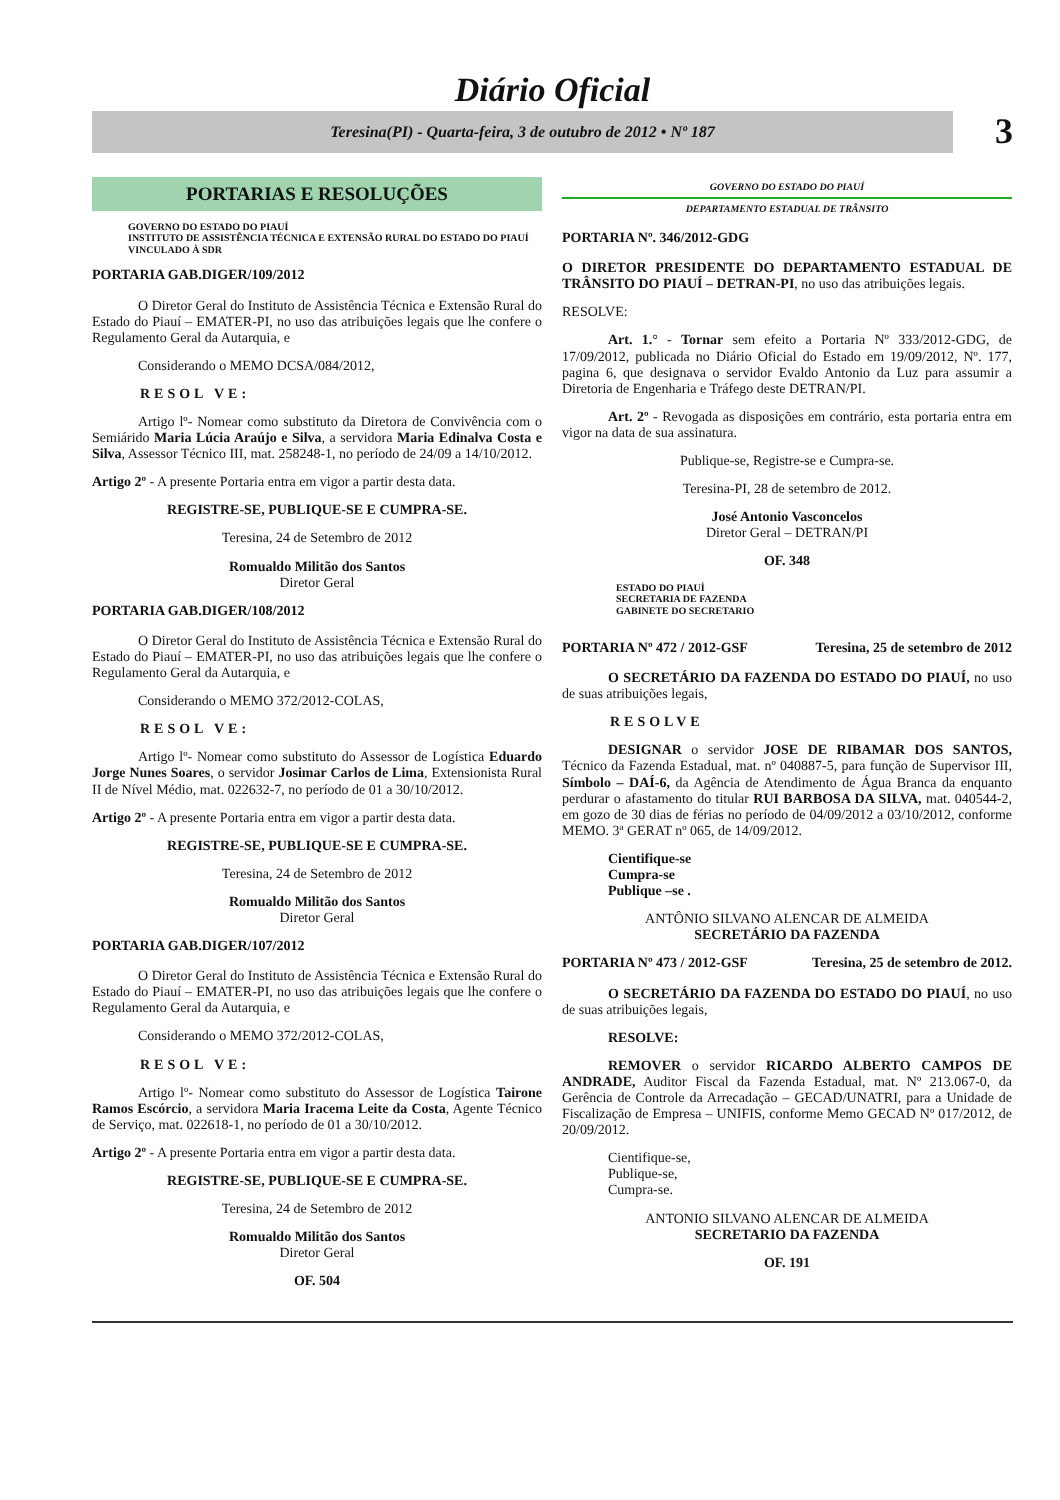Diário Oficial
Teresina(PI) - Quarta-feira, 3 de outubro de 2012 • Nº 187
3
PORTARIAS E RESOLUÇÕES
GOVERNO DO ESTADO DO PIAUÍ
INSTITUTO DE ASSISTÊNCIA TÉCNICA E EXTENSÃO RURAL DO ESTADO DO PIAUÍ
VINCULADO À SDR
PORTARIA GAB.DIGER/109/2012
O Diretor Geral do Instituto de Assistência Técnica e Extensão Rural do Estado do Piauí – EMATER-PI, no uso das atribuições legais que lhe confere o Regulamento Geral da Autarquia, e
Considerando o MEMO DCSA/084/2012,
RESOL VE:
Artigo lº- Nomear como substituto da Diretora de Convivência com o Semiárido Maria Lúcia Araújo e Silva, a servidora Maria Edinalva Costa e Silva, Assessor Técnico III, mat. 258248-1, no período de 24/09 a 14/10/2012.
Artigo 2º - A presente Portaria entra em vigor a partir desta data.
REGISTRE-SE, PUBLIQUE-SE E CUMPRA-SE.
Teresina, 24 de Setembro de 2012
Romualdo Militão dos Santos
Diretor Geral
PORTARIA GAB.DIGER/108/2012
O Diretor Geral do Instituto de Assistência Técnica e Extensão Rural do Estado do Piauí – EMATER-PI, no uso das atribuições legais que lhe confere o Regulamento Geral da Autarquia, e
Considerando o MEMO 372/2012-COLAS,
RESOL VE:
Artigo lº- Nomear como substituto do Assessor de Logística Eduardo Jorge Nunes Soares, o servidor Josimar Carlos de Lima, Extensionista Rural II de Nível Médio, mat. 022632-7, no período de 01 a 30/10/2012.
Artigo 2º - A presente Portaria entra em vigor a partir desta data.
REGISTRE-SE, PUBLIQUE-SE E CUMPRA-SE.
Teresina, 24 de Setembro de 2012
Romualdo Militão dos Santos
Diretor Geral
PORTARIA GAB.DIGER/107/2012
O Diretor Geral do Instituto de Assistência Técnica e Extensão Rural do Estado do Piauí – EMATER-PI, no uso das atribuições legais que lhe confere o Regulamento Geral da Autarquia, e
Considerando o MEMO 372/2012-COLAS,
RESOL VE:
Artigo lº- Nomear como substituto do Assessor de Logística Tairone Ramos Escórcio, a servidora Maria Iracema Leite da Costa, Agente Técnico de Serviço, mat. 022618-1, no período de 01 a 30/10/2012.
Artigo 2º - A presente Portaria entra em vigor a partir desta data.
REGISTRE-SE, PUBLIQUE-SE E CUMPRA-SE.
Teresina, 24 de Setembro de 2012
Romualdo Militão dos Santos
Diretor Geral
OF. 504
GOVERNO DO ESTADO DO PIAUÍ
DEPARTAMENTO ESTADUAL DE TRÂNSITO
PORTARIA Nº. 346/2012-GDG
O DIRETOR PRESIDENTE DO DEPARTAMENTO ESTADUAL DE TRÂNSITO DO PIAUÍ – DETRAN-PI, no uso das atribuições legais.
RESOLVE:
Art. 1.° - Tornar sem efeito a Portaria Nº 333/2012-GDG, de 17/09/2012, publicada no Diário Oficial do Estado em 19/09/2012, Nº. 177, pagina 6, que designava o servidor Evaldo Antonio da Luz para assumir a Diretoria de Engenharia e Tráfego deste DETRAN/PI.
Art. 2º - Revogada as disposições em contrário, esta portaria entra em vigor na data de sua assinatura.
Publique-se, Registre-se e Cumpra-se.
Teresina-PI, 28 de setembro de 2012.
José Antonio Vasconcelos
Diretor Geral – DETRAN/PI
OF. 348
ESTADO DO PIAUÍ
SECRETARIA DE FAZENDA
GABINETE DO SECRETARIO
PORTARIA Nº 472 / 2012-GSF Teresina, 25 de setembro de 2012
O SECRETÁRIO DA FAZENDA DO ESTADO DO PIAUÍ, no uso de suas atribuições legais,
RESOLVE
DESIGNAR o servidor JOSE DE RIBAMAR DOS SANTOS, Técnico da Fazenda Estadual, mat. nº 040887-5, para função de Supervisor III, Símbolo – DAÍ-6, da Agência de Atendimento de Água Branca da enquanto perdurar o afastamento do titular RUI BARBOSA DA SILVA, mat. 040544-2, em gozo de 30 dias de férias no período de 04/09/2012 a 03/10/2012, conforme MEMO. 3ª GERAT nº 065, de 14/09/2012.
Cientifique-se
Cumpra-se
Publique –se .
ANTÔNIO SILVANO ALENCAR DE ALMEIDA
SECRETÁRIO DA FAZENDA
PORTARIA Nº 473 / 2012-GSF Teresina, 25 de setembro de 2012.
O SECRETÁRIO DA FAZENDA DO ESTADO DO PIAUÍ, no uso de suas atribuições legais,
RESOLVE:
REMOVER o servidor RICARDO ALBERTO CAMPOS DE ANDRADE, Auditor Fiscal da Fazenda Estadual, mat. Nº 213.067-0, da Gerência de Controle da Arrecadação – GECAD/UNATRI, para a Unidade de Fiscalização de Empresa – UNIFIS, conforme Memo GECAD Nº 017/2012, de 20/09/2012.
Cientifique-se,
Publique-se,
Cumpra-se.
ANTONIO SILVANO ALENCAR DE ALMEIDA
SECRETARIO DA FAZENDA
OF. 191